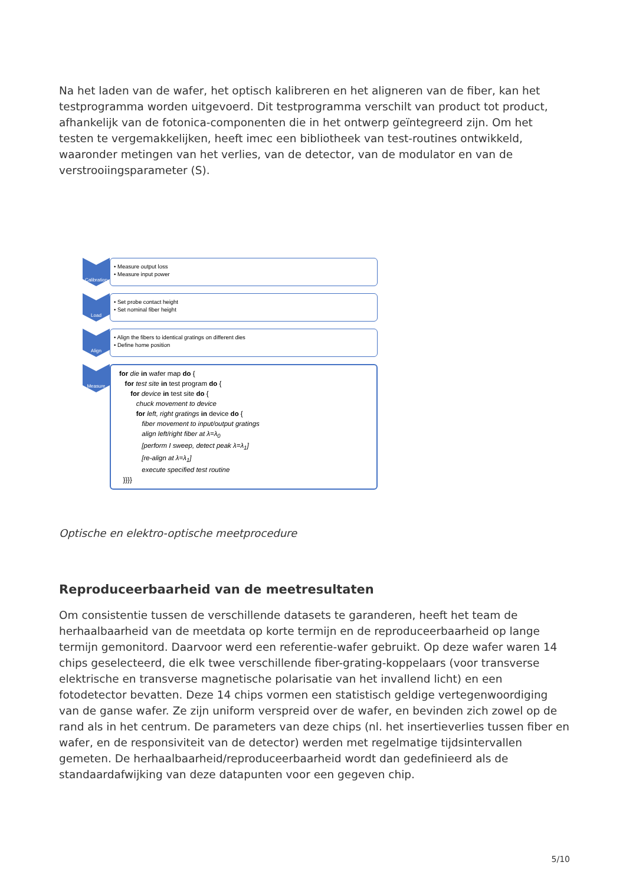Na het laden van de wafer, het optisch kalibreren en het aligneren van de fiber, kan het testprogramma worden uitgevoerd. Dit testprogramma verschilt van product tot product, afhankelijk van de fotonica-componenten die in het ontwerp geïntegreerd zijn. Om het testen te vergemakkelijken, heeft imec een bibliotheek van test-routines ontwikkeld, waaronder metingen van het verlies, van de detector, van de modulator en van de verstrooiingsparameter (S).
Calibration
• Measure output loss
• Measure input power
Load
• Set probe contact height
• Set nominal fiber height
Align
• Align the fibers to identical gratings on different dies
• Define home position
Measure
for die in wafer map do {
for test site in test program do {
for device in test site do {
chuck movement to device
for left, right gratings in device do {
fiber movement to input/output gratings
align left/right fiber at λ=λ<sub>0</sub>
[perform I sweep, detect peak λ=λ<sub>1</sub>]
[re-align at λ=λ<sub>1</sub>]
execute specified test routine
}}}}
Optische en elektro-optische meetprocedure
Reproduceerbaarheid van de meetresultaten
Om consistentie tussen de verschillende datasets te garanderen, heeft het team de herhaalbaarheid van de meetdata op korte termijn en de reproduceerbaarheid op lange termijn gemonitord. Daarvoor werd een referentie-wafer gebruikt. Op deze wafer waren 14 chips geselecteerd, die elk twee verschillende fiber-grating-koppelaars (voor transverse elektrische en transverse magnetische polarisatie van het invallend licht) en een fotodetector bevatten. Deze 14 chips vormen een statistisch geldige vertegenwoordiging van de ganse wafer. Ze zijn uniform verspreid over de wafer, en bevinden zich zowel op de rand als in het centrum. De parameters van deze chips (nl. het insertieverlies tussen fiber en wafer, en de responsiviteit van de detector) werden met regelmatige tijdsintervallen gemeten. De herhaalbaarheid/reproduceerbaarheid wordt dan gedefinieerd als de standaardafwijking van deze datapunten voor een gegeven chip.
5/10